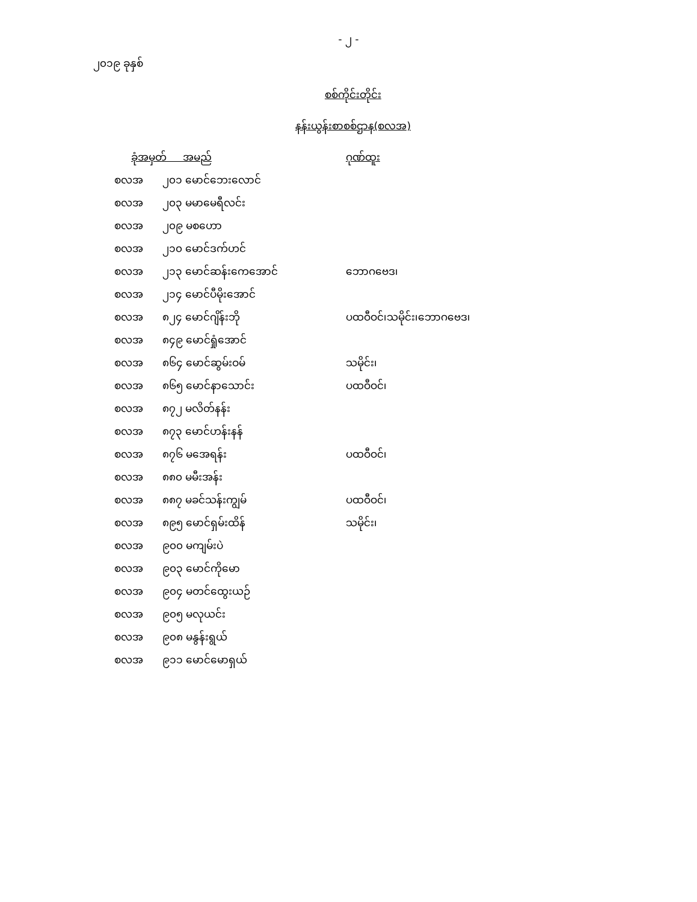- ၂ -
၂၀၁၉ ခုနှစ်
စစ်ကိုင်းတိုင်း
နန်းယွန်းစာစစ်ဌာန(စလအ)
| ခုံအမှတ် အမည် | | ဂုဏ်ထူး |
| --- | --- | --- |
| စလအ | ၂၀၁ မောင်ဘေးလောင် | |
| စလအ | ၂၀၃ မမာမေရီလင်း | |
| စလအ | ၂၀၉ မစဟော | |
| စလအ | ၂၁၀ မောင်ဒက်ဟင် | |
| စလအ | ၂၁၃ မောင်ဆန်းကေအောင် | ဘောဂဗေဒ၊ |
| စလအ | ၂၁၄ မောင်ပီမိုးအောင် | |
| စလအ | ၈၂၄ မောင်ဂျိန်းဘို | ပထဝီဝင်၊သမိုင်း၊ဘောဂဗေဒ၊ |
| စလအ | ၈၄၉ မောင်ရှုံအောင် | |
| စလအ | ၈၆၄ မောင်ဆွမ်းဝမ် | သမိုင်း၊ |
| စလအ | ၈၆၅ မောင်နာသောင်း | ပထဝီဝင်၊ |
| စလအ | ၈၇၂ မလိတ်နန်း | |
| စလအ | ၈၇၃ မောင်ဟန်းနန် | |
| စလအ | ၈၇၆ မအေရန်း | ပထဝီဝင်၊ |
| စလအ | ၈၈၀ မမီးအန်း | |
| စလအ | ၈၈၇ မခင်သန်းကျွမ် | ပထဝီဝင်၊ |
| စလအ | ၈၉၅ မောင်ရှမ်းထိန် | သမိုင်း၊ |
| စလအ | ၉၀၀ မကျမ်းပဲ | |
| စလအ | ၉၀၃ မောင်ကိုမော | |
| စလအ | ၉၀၄ မတင်ထွေးယဉ် | |
| စလအ | ၉၀၅ မလုယင်း | |
| စလအ | ၉၀၈ မနွန်းရွယ် | |
| စလအ | ၉၁၁ မောင်မောရှယ် | |